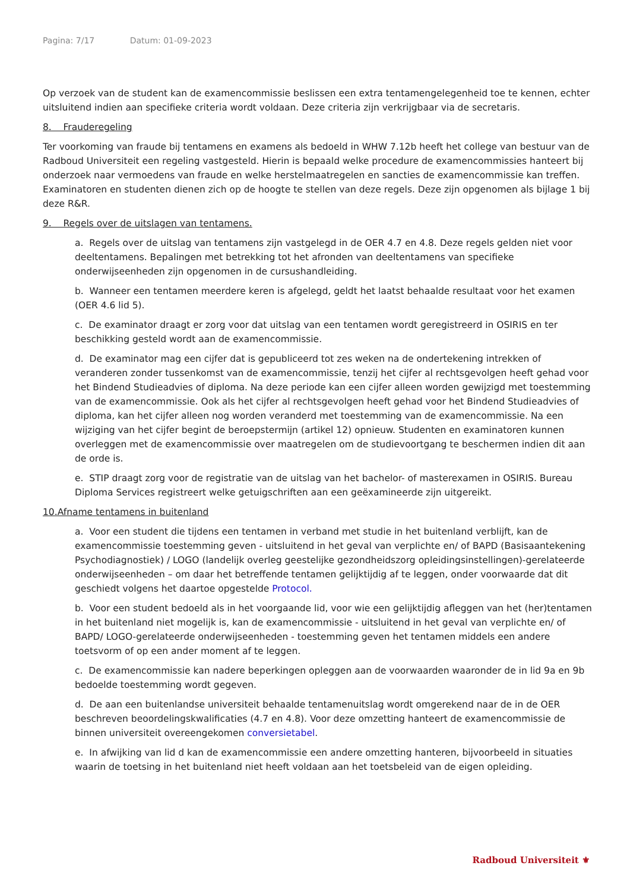Pagina: 7/17 Datum: 01-09-2023
Op verzoek van de student kan de examencommissie beslissen een extra tentamengelegenheid toe te kennen, echter uitsluitend indien aan specifieke criteria wordt voldaan. Deze criteria zijn verkrijgbaar via de secretaris.
8. Frauderegeling
Ter voorkoming van fraude bij tentamens en examens als bedoeld in WHW 7.12b heeft het college van bestuur van de Radboud Universiteit een regeling vastgesteld. Hierin is bepaald welke procedure de examencommissies hanteert bij onderzoek naar vermoedens van fraude en welke herstelmaatregelen en sancties de examencommissie kan treffen. Examinatoren en studenten dienen zich op de hoogte te stellen van deze regels. Deze zijn opgenomen als bijlage 1 bij deze R&R.
9. Regels over de uitslagen van tentamens.
a. Regels over de uitslag van tentamens zijn vastgelegd in de OER 4.7 en 4.8. Deze regels gelden niet voor deeltentamens. Bepalingen met betrekking tot het afronden van deeltentamens van specifieke onderwijseenheden zijn opgenomen in de cursushandleiding.
b. Wanneer een tentamen meerdere keren is afgelegd, geldt het laatst behaalde resultaat voor het examen (OER 4.6 lid 5).
c. De examinator draagt er zorg voor dat uitslag van een tentamen wordt geregistreerd in OSIRIS en ter beschikking gesteld wordt aan de examencommissie.
d. De examinator mag een cijfer dat is gepubliceerd tot zes weken na de ondertekening intrekken of veranderen zonder tussenkomst van de examencommissie, tenzij het cijfer al rechtsgevolgen heeft gehad voor het Bindend Studieadvies of diploma. Na deze periode kan een cijfer alleen worden gewijzigd met toestemming van de examencommissie. Ook als het cijfer al rechtsgevolgen heeft gehad voor het Bindend Studieadvies of diploma, kan het cijfer alleen nog worden veranderd met toestemming van de examencommissie. Na een wijziging van het cijfer begint de beroepstermijn (artikel 12) opnieuw. Studenten en examinatoren kunnen overleggen met de examencommissie over maatregelen om de studievoortgang te beschermen indien dit aan de orde is.
e. STIP draagt zorg voor de registratie van de uitslag van het bachelor- of masterexamen in OSIRIS. Bureau Diploma Services registreert welke getuigschriften aan een geëxamineerde zijn uitgereikt.
10.Afname tentamens in buitenland
a. Voor een student die tijdens een tentamen in verband met studie in het buitenland verblijft, kan de examencommissie toestemming geven - uitsluitend in het geval van verplichte en/ of BAPD (Basisaantekening Psychodiagnostiek) / LOGO (landelijk overleg geestelijke gezondheidszorg opleidingsinstellingen)-gerelateerde onderwijseenheden – om daar het betreffende tentamen gelijktijdig af te leggen, onder voorwaarde dat dit geschiedt volgens het daartoe opgestelde Protocol.
b. Voor een student bedoeld als in het voorgaande lid, voor wie een gelijktijdig afleggen van het (her)tentamen in het buitenland niet mogelijk is, kan de examencommissie - uitsluitend in het geval van verplichte en/ of BAPD/ LOGO-gerelateerde onderwijseenheden - toestemming geven het tentamen middels een andere toetsvorm of op een ander moment af te leggen.
c. De examencommissie kan nadere beperkingen opleggen aan de voorwaarden waaronder de in lid 9a en 9b bedoelde toestemming wordt gegeven.
d. De aan een buitenlandse universiteit behaalde tentamenuitslag wordt omgerekend naar de in de OER beschreven beoordelingskwalificaties (4.7 en 4.8). Voor deze omzetting hanteert de examencommissie de binnen universiteit overeengekomen conversietabel.
e. In afwijking van lid d kan de examencommissie een andere omzetting hanteren, bijvoorbeeld in situaties waarin de toetsing in het buitenland niet heeft voldaan aan het toetsbeleid van de eigen opleiding.
Radboud Universiteit ⚜